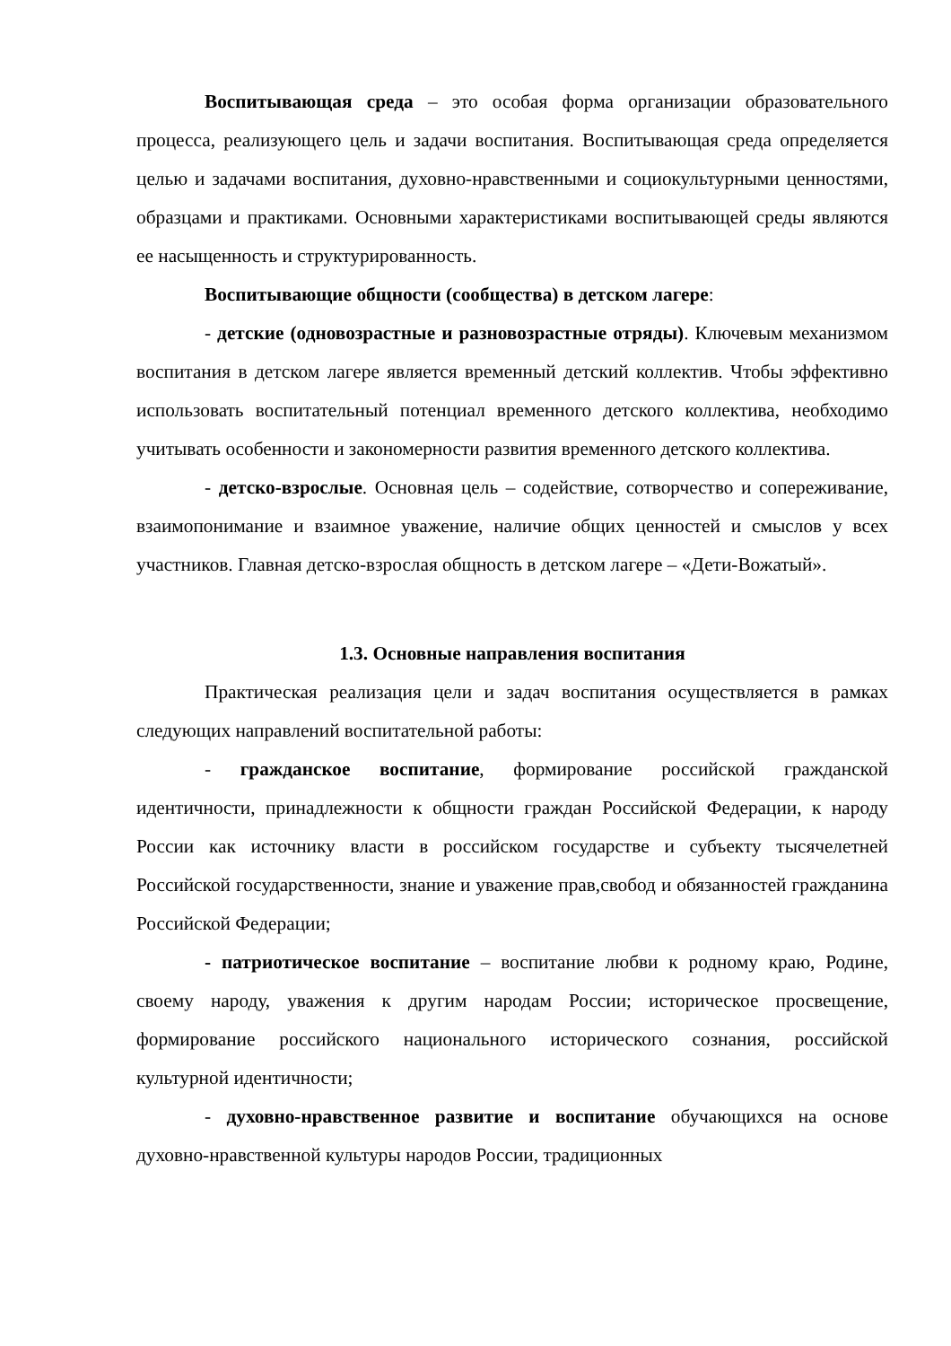Воспитывающая среда – это особая форма организации образовательного процесса, реализующего цель и задачи воспитания. Воспитывающая среда определяется целью и задачами воспитания, духовно-нравственными и социокультурными ценностями, образцами и практиками. Основными характеристиками воспитывающей среды являются ее насыщенность и структурированность.
Воспитывающие общности (сообщества) в детском лагере:
- детские (одновозрастные и разновозрастные отряды). Ключевым механизмом воспитания в детском лагере является временный детский коллектив. Чтобы эффективно использовать воспитательный потенциал временного детского коллектива, необходимо учитывать особенности и закономерности развития временного детского коллектива.
- детско-взрослые. Основная цель – содействие, сотворчество и сопереживание, взаимопонимание и взаимное уважение, наличие общих ценностей и смыслов у всех участников. Главная детско-взрослая общность в детском лагере – «Дети-Вожатый».
1.3. Основные направления воспитания
Практическая реализация цели и задач воспитания осуществляется в рамках следующих направлений воспитательной работы:
- гражданское воспитание, формирование российской гражданской идентичности, принадлежности к общности граждан Российской Федерации, к народу России как источнику власти в российском государстве и субъекту тысячелетней Российской государственности, знание и уважение прав,свобод и обязанностей гражданина Российской Федерации;
- патриотическое воспитание – воспитание любви к родному краю, Родине, своему народу, уважения к другим народам России; историческое просвещение, формирование российского национального исторического сознания, российской культурной идентичности;
- духовно-нравственное развитие и воспитание обучающихся на основе духовно-нравственной культуры народов России, традиционных